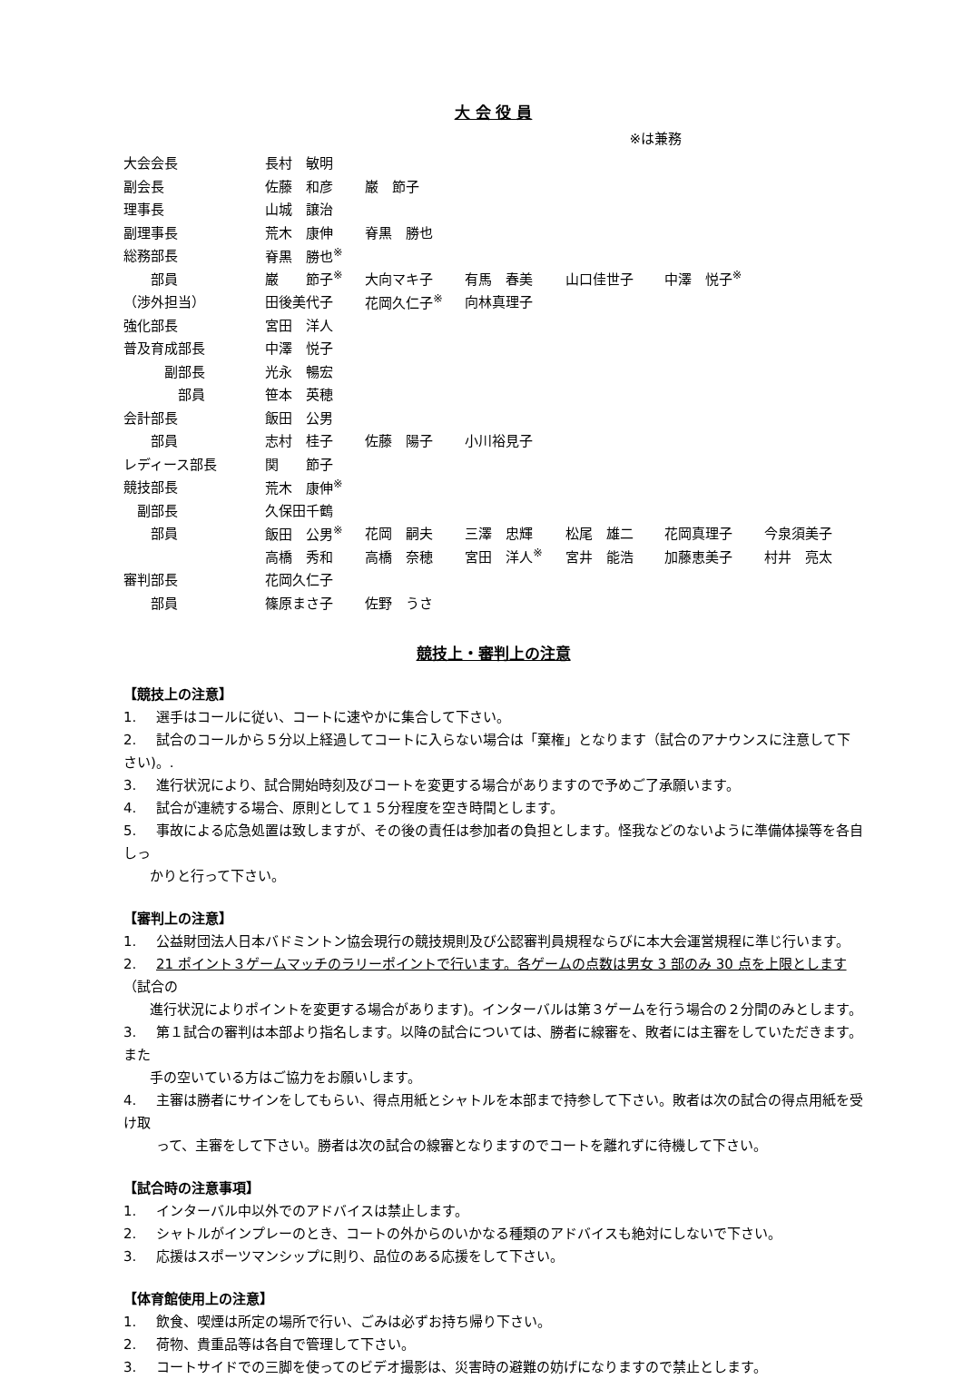大 会 役 員
※は兼務
| 大会会長 | 長村 敏明 | | | | | |
| 副会長 | 佐藤 和彦 | 巌 節子 | | | | |
| 理事長 | 山城 譲治 | | | | | |
| 副理事長 | 荒木 康伸 | 脊黒 勝也 | | | | |
| 総務部長 | 脊黒 勝也<sup>※</sup> | | | | | |
| 部員 | 巌 節子<sup>※</sup> | 大向マキ子 | 有馬 春美 | 山口佳世子 | 中澤 悦子<sup>※</sup> | |
| （渉外担当） | 田後美代子 | 花岡久仁子<sup>※</sup> | 向林真理子 | | | |
| 強化部長 | 宮田 洋人 | | | | | |
| 普及育成部長 | 中澤 悦子 | | | | | |
| 副部長 | 光永 暢宏 | | | | | |
| 部員 | 笹本 英穂 | | | | | |
| 会計部長 | 飯田 公男 | | | | | |
| 部員 | 志村 桂子 | 佐藤 陽子 | 小川裕見子 | | | |
| レディース部長 | 関 節子 | | | | | |
| 競技部長 | 荒木 康伸<sup>※</sup> | | | | | |
| 副部長 | 久保田千鶴 | | | | | |
| 部員 | 飯田 公男<sup>※</sup> | 花岡 嗣夫 | 三澤 忠輝 | 松尾 雄二 | 花岡真理子 | 今泉須美子 |
| | 高橋 秀和 | 高橋 奈穂 | 宮田 洋人<sup>※</sup> | 宮井 能浩 | 加藤恵美子 | 村井 亮太 |
| 審判部長 | 花岡久仁子 | | | | | |
| 部員 | 篠原まさ子 | 佐野 うさ | | | | |
競技上・審判上の注意
【競技上の注意】
1. 選手はコールに従い、コートに速やかに集合して下さい。
2. 試合のコールから５分以上経過してコートに入らない場合は「棄権」となります（試合のアナウンスに注意して下さい)。.
3. 進行状況により、試合開始時刻及びコートを変更する場合がありますので予めご了承願います。
4. 試合が連続する場合、原則として１５分程度を空き時間とします。
5. 事故による応急処置は致しますが、その後の責任は参加者の負担とします。怪我などのないように準備体操等を各自しっ
かりと行って下さい。
【審判上の注意】
1. 公益財団法人日本バドミントン協会現行の競技規則及び公認審判員規程ならびに本大会運営規程に準じ行います。
2. 21 ポイント３ゲームマッチのラリーポイントで行います。各ゲームの点数は男女 3 部のみ 30 点を上限とします（試合の
進行状況によりポイントを変更する場合があります)。インターバルは第３ゲームを行う場合の２分間のみとします。
3. 第１試合の審判は本部より指名します。以降の試合については、勝者に線審を、敗者には主審をしていただきます。また
手の空いている方はご協力をお願いします。
4. 主審は勝者にサインをしてもらい、得点用紙とシャトルを本部まで持参して下さい。敗者は次の試合の得点用紙を受け取
って、主審をして下さい。勝者は次の試合の線審となりますのでコートを離れずに待機して下さい。
【試合時の注意事項】
1. インターバル中以外でのアドバイスは禁止します。
2. シャトルがインプレーのとき、コートの外からのいかなる種類のアドバイスも絶対にしないで下さい。
3. 応援はスポーツマンシップに則り、品位のある応援をして下さい。
【体育館使用上の注意】
1. 飲食、喫煙は所定の場所で行い、ごみは必ずお持ち帰り下さい。
2. 荷物、貴重品等は各自で管理して下さい。
3. コートサイドでの三脚を使ってのビデオ撮影は、災害時の避難の妨げになりますので禁止とします。